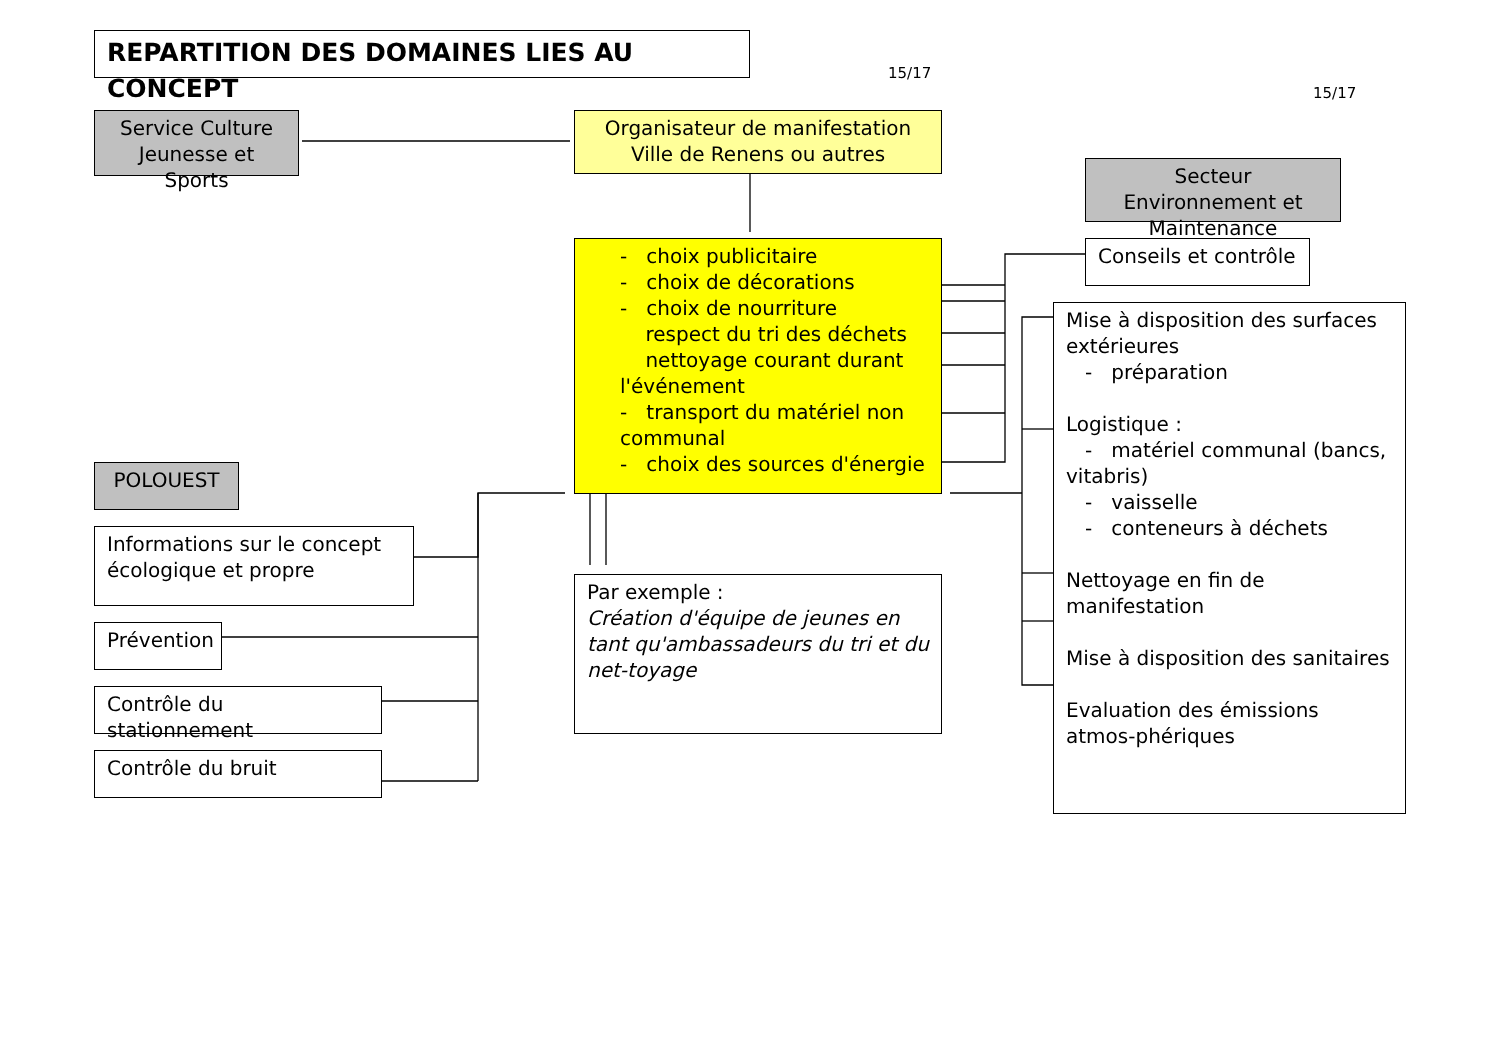REPARTITION DES DOMAINES LIES AU CONCEPT
15/17
15/17
Service Culture Jeunesse et Sports
Organisateur de manifestation
Ville de Renens ou autres
Secteur Environnement et Maintenance
- choix publicitaire
- choix de décorations
- choix de nourriture
respect du tri des déchets
nettoyage courant durant l'événement
- transport du matériel non communal
- choix des sources d'énergie
Conseils et contrôle
Mise à disposition des surfaces extérieures
- préparation
Logistique :
- matériel communal (bancs, vitabris)
- vaisselle
- conteneurs à déchets
Nettoyage en fin de manifestation
Mise à disposition des sanitaires
Evaluation des émissions atmos-phériques
POLOUEST
Informations sur le concept écologique et propre
Par exemple :
Création d'équipe de jeunes en tant qu'ambassadeurs du tri et du net-toyage
Prévention
Contrôle du stationnement
Contrôle du bruit